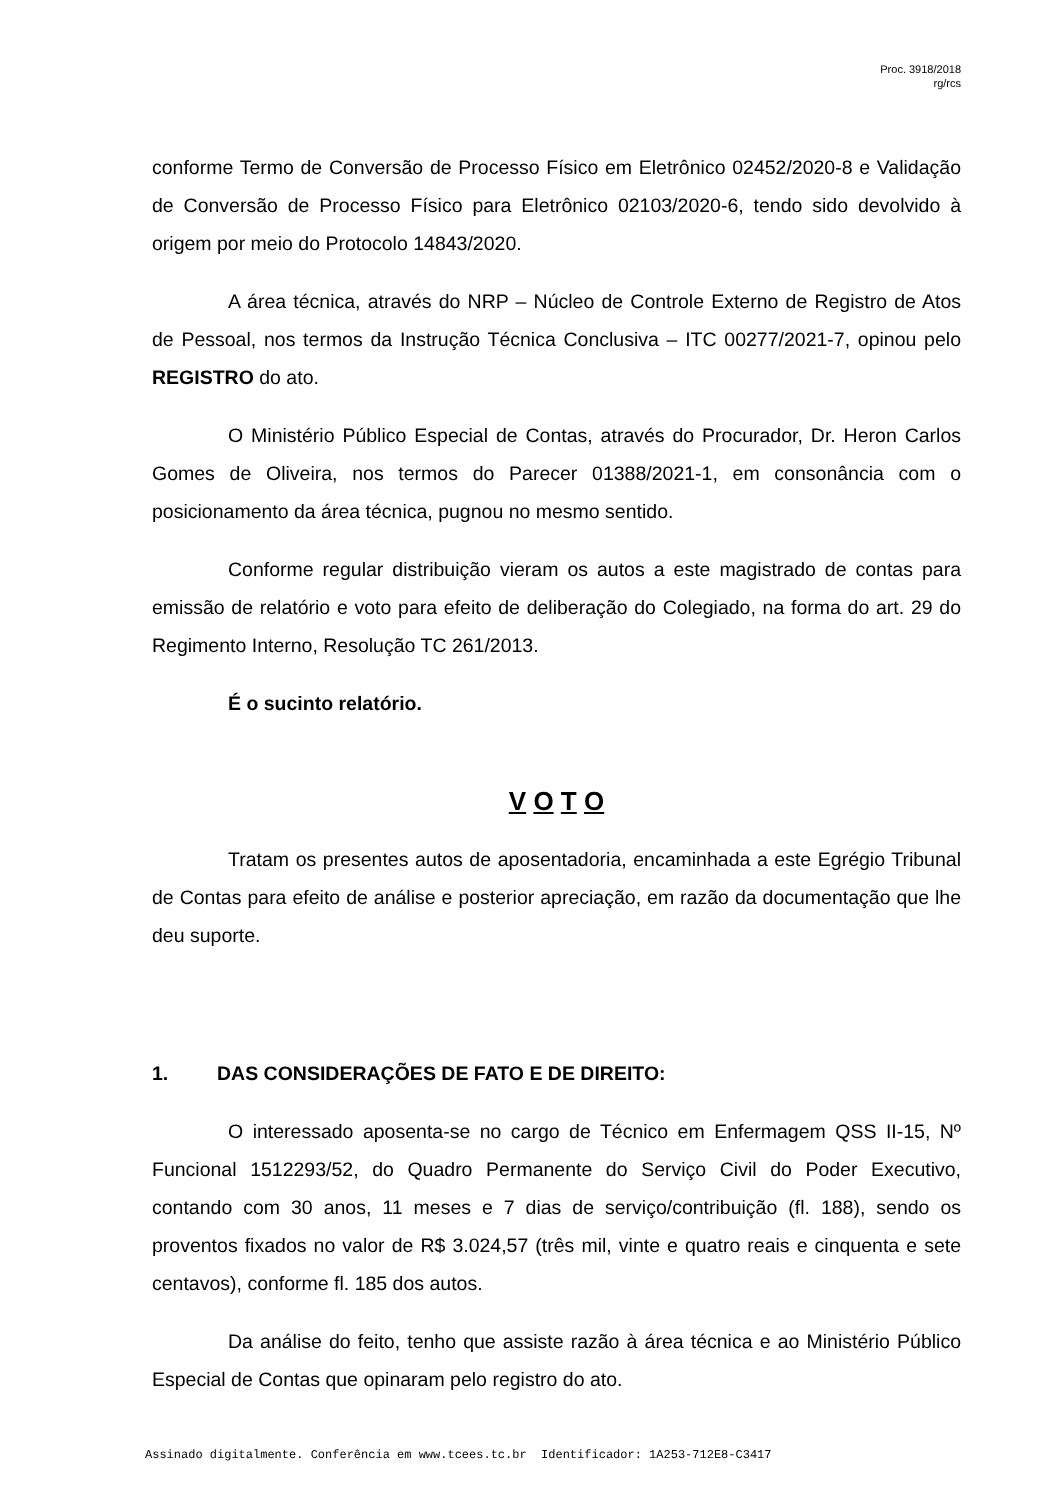Proc. 3918/2018
rg/rcs
conforme Termo de Conversão de Processo Físico em Eletrônico 02452/2020-8 e Validação de Conversão de Processo Físico para Eletrônico 02103/2020-6, tendo sido devolvido à origem por meio do Protocolo 14843/2020.
A área técnica, através do NRP – Núcleo de Controle Externo de Registro de Atos de Pessoal, nos termos da Instrução Técnica Conclusiva – ITC 00277/2021-7, opinou pelo REGISTRO do ato.
O Ministério Público Especial de Contas, através do Procurador, Dr. Heron Carlos Gomes de Oliveira, nos termos do Parecer 01388/2021-1, em consonância com o posicionamento da área técnica, pugnou no mesmo sentido.
Conforme regular distribuição vieram os autos a este magistrado de contas para emissão de relatório e voto para efeito de deliberação do Colegiado, na forma do art. 29 do Regimento Interno, Resolução TC 261/2013.
É o sucinto relatório.
V O T O
Tratam os presentes autos de aposentadoria, encaminhada a este Egrégio Tribunal de Contas para efeito de análise e posterior apreciação, em razão da documentação que lhe deu suporte.
1. DAS CONSIDERAÇÕES DE FATO E DE DIREITO:
O interessado aposenta-se no cargo de Técnico em Enfermagem QSS II-15, Nº Funcional 1512293/52, do Quadro Permanente do Serviço Civil do Poder Executivo, contando com 30 anos, 11 meses e 7 dias de serviço/contribuição (fl. 188), sendo os proventos fixados no valor de R$ 3.024,57 (três mil, vinte e quatro reais e cinquenta e sete centavos), conforme fl. 185 dos autos.
Da análise do feito, tenho que assiste razão à área técnica e ao Ministério Público Especial de Contas que opinaram pelo registro do ato.
Assinado digitalmente. Conferência em www.tcees.tc.br Identificador: 1A253-712E8-C3417